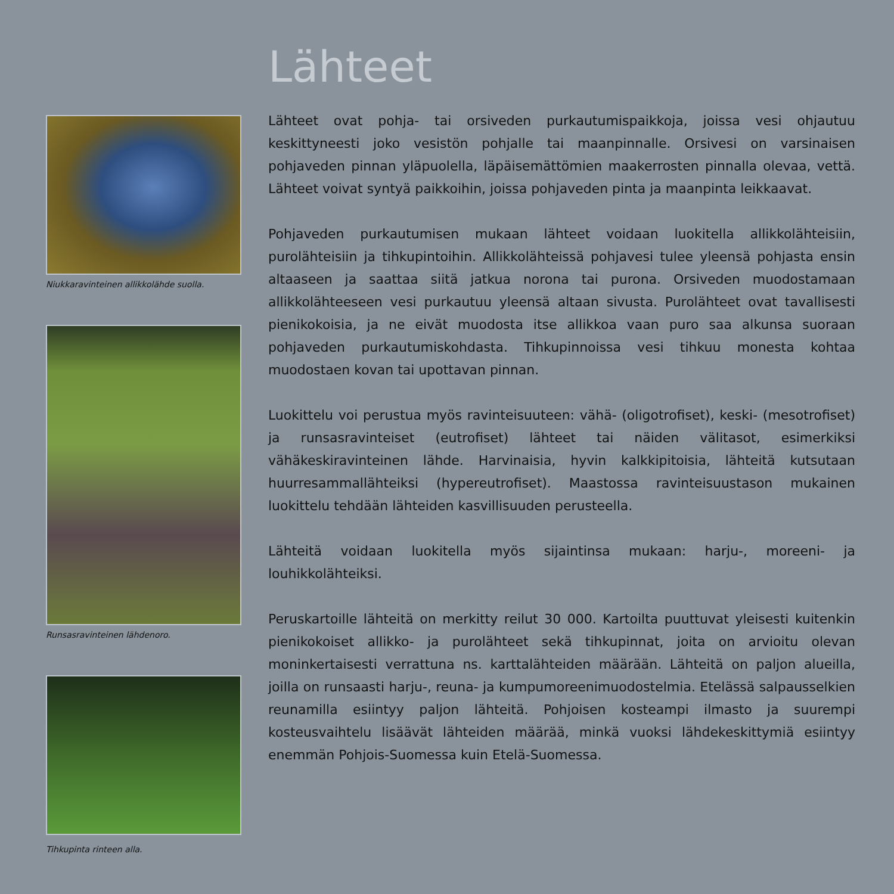Niukkaravinteinen allikkolähde suolla.
Runsasravinteinen lähdenoro.
Tihkupinta rinteen alla.
Lähteet
Lähteet ovat pohja- tai orsiveden purkautumispaikkoja, joissa vesi ohjautuu keskittyneesti joko vesistön pohjalle tai maanpinnalle. Orsivesi on varsinaisen pohjaveden pinnan yläpuolella, läpäisemättömien maakerrosten pinnalla olevaa, vettä. Lähteet voivat syntyä paikkoihin, joissa pohjaveden pinta ja maanpinta leikkaavat.
Pohjaveden purkautumisen mukaan lähteet voidaan luokitella allikkolähteisiin, purolähteisiin ja tihkupintoihin. Allikkolähteissä pohjavesi tulee yleensä pohjasta ensin altaaseen ja saattaa siitä jatkua norona tai purona. Orsiveden muodostamaan allikkolähteeseen vesi purkautuu yleensä altaan sivusta. Purolähteet ovat tavallisesti pienikokoisia, ja ne eivät muodosta itse allikkoa vaan puro saa alkunsa suoraan pohjaveden purkautumiskohdasta. Tihkupinnoissa vesi tihkuu monesta kohtaa muodostaen kovan tai upottavan pinnan.
Luokittelu voi perustua myös ravinteisuuteen: vähä- (oligotrofiset), keski- (mesotrofiset) ja runsasravinteiset (eutrofiset) lähteet tai näiden välitasot, esimerkiksi vähäkeskiravinteinen lähde. Harvinaisia, hyvin kalkkipitoisia, lähteitä kutsutaan huurresammallähteiksi (hypereutrofiset). Maastossa ravinteisuustason mukainen luokittelu tehdään lähteiden kasvillisuuden perusteella.
Lähteitä voidaan luokitella myös sijaintinsa mukaan: harju-, moreeni- ja louhikkolähteiksi.
Peruskartoille lähteitä on merkitty reilut 30 000. Kartoilta puuttuvat yleisesti kuitenkin pienikokoiset allikko- ja purolähteet sekä tihkupinnat, joita on arvioitu olevan moninkertaisesti verrattuna ns. karttalähteiden määrään. Lähteitä on paljon alueilla, joilla on runsaasti harju-, reuna- ja kumpumoreenimuodostelmia. Etelässä salpausselkien reunamilla esiintyy paljon lähteitä. Pohjoisen kosteampi ilmasto ja suurempi kosteusvaihtelu lisäävät lähteiden määrää, minkä vuoksi lähdekeskittymiä esiintyy enemmän Pohjois-Suomessa kuin Etelä-Suomessa.